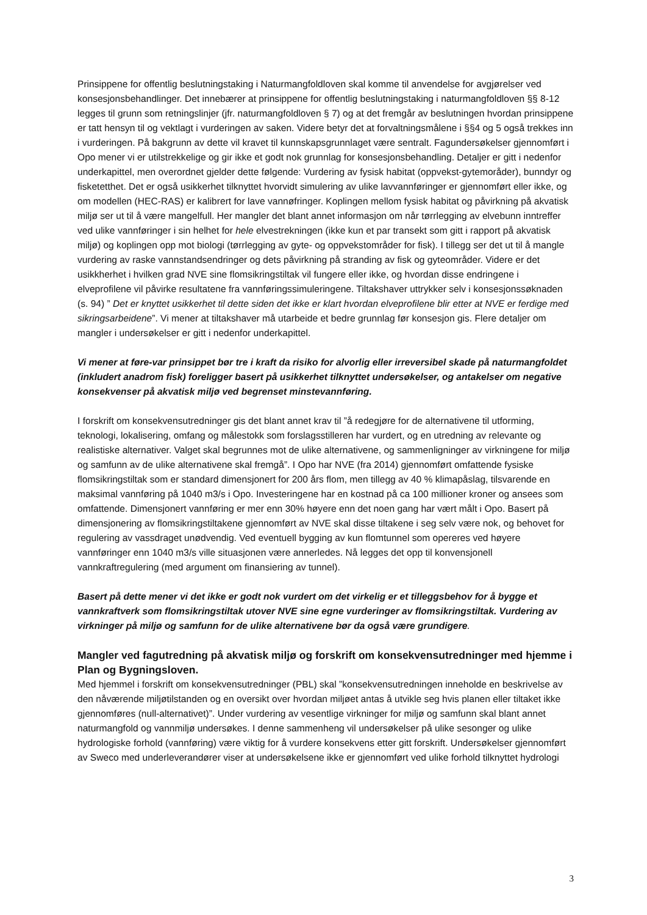Prinsippene for offentlig beslutningstaking i Naturmangfoldloven skal komme til anvendelse for avgjørelser ved konsesjonsbehandlinger. Det innebærer at prinsippene for offentlig beslutningstaking i naturmangfoldloven §§ 8-12 legges til grunn som retningslinjer (jfr. naturmangfoldloven § 7) og at det fremgår av beslutningen hvordan prinsippene er tatt hensyn til og vektlagt i vurderingen av saken. Videre betyr det at forvaltningsmålene i §§4 og 5 også trekkes inn i vurderingen. På bakgrunn av dette vil kravet til kunnskapsgrunnlaget være sentralt. Fagundersøkelser gjennomført i Opo mener vi er utilstrekkelige og gir ikke et godt nok grunnlag for konsesjonsbehandling. Detaljer er gitt i nedenfor underkapittel, men overordnet gjelder dette følgende: Vurdering av fysisk habitat (oppvekst-gytemoråder), bunndyr og fisketetthet. Det er også usikkerhet tilknyttet hvorvidt simulering av ulike lavvannføringer er gjennomført eller ikke, og om modellen (HEC-RAS) er kalibrert for lave vannøfringer. Koplingen mellom fysisk habitat og påvirkning på akvatisk miljø ser ut til å være mangelfull. Her mangler det blant annet informasjon om når tørrlegging av elvebunn inntreffer ved ulike vannføringer i sin helhet for hele elvestrekningen (ikke kun et par transekt som gitt i rapport på akvatisk miljø) og koplingen opp mot biologi (tørrlegging av gyte- og oppvekstområder for fisk). I tillegg ser det ut til å mangle vurdering av raske vannstandsendringer og dets påvirkning på stranding av fisk og gyteområder. Videre er det usikkherhet i hvilken grad NVE sine flomsikringstiltak vil fungere eller ikke, og hvordan disse endringene i elveprofilene vil påvirke resultatene fra vannføringssimuleringene. Tiltakshaver uttrykker selv i konsesjonssøknaden (s. 94) ” Det er knyttet usikkerhet til dette siden det ikke er klart hvordan elveprofilene blir etter at NVE er ferdige med sikringsarbeidene”. Vi mener at tiltakshaver må utarbeide et bedre grunnlag før konsesjon gis. Flere detaljer om mangler i undersøkelser er gitt i nedenfor underkapittel.
Vi mener at føre-var prinsippet bør tre i kraft da risiko for alvorlig eller irreversibel skade på naturmangfoldet (inkludert anadrom fisk) foreligger basert på usikkerhet tilknyttet undersøkelser, og antakelser om negative konsekvenser på akvatisk miljø ved begrenset minstevannføring.
I forskrift om konsekvensutredninger gis det blant annet krav til ”å redegjøre for de alternativene til utforming, teknologi, lokalisering, omfang og målestokk som forslagsstilleren har vurdert, og en utredning av relevante og realistiske alternativer. Valget skal begrunnes mot de ulike alternativene, og sammenligninger av virkningene for miljø og samfunn av de ulike alternativene skal fremgå”. I Opo har NVE (fra 2014) gjennomført omfattende fysiske flomsikringstiltak som er standard dimensjonert for 200 års flom, men tillegg av 40 % klimapåslag, tilsvarende en maksimal vannføring på 1040 m3/s i Opo. Investeringene har en kostnad på ca 100 millioner kroner og ansees som omfattende. Dimensjonert vannføring er mer enn 30% høyere enn det noen gang har vært målt i Opo. Basert på dimensjonering av flomsikringstiltakene gjennomført av NVE skal disse tiltakene i seg selv være nok, og behovet for regulering av vassdraget unødvendig. Ved eventuell bygging av kun flomtunnel som opereres ved høyere vannføringer enn 1040 m3/s ville situasjonen være annerledes. Nå legges det opp til konvensjonell vannkraftregulering (med argument om finansiering av tunnel).
Basert på dette mener vi det ikke er godt nok vurdert om det virkelig er et tilleggsbehov for å bygge et vannkraftverk som flomsikringstiltak utover NVE sine egne vurderinger av flomsikringstiltak. Vurdering av virkninger på miljø og samfunn for de ulike alternativene bør da også være grundigere.
Mangler ved fagutredning på akvatisk miljø og forskrift om konsekvensutredninger med hjemme i Plan og Bygningsloven.
Med hjemmel i forskrift om konsekvensutredninger (PBL) skal ”konsekvensutredningen inneholde en beskrivelse av den nåværende miljøtilstanden og en oversikt over hvordan miljøet antas å utvikle seg hvis planen eller tiltaket ikke gjennomføres (null-alternativet)”. Under vurdering av vesentlige virkninger for miljø og samfunn skal blant annet naturmangfold og vannmiljø undersøkes. I denne sammenheng vil undersøkelser på ulike sesonger og ulike hydrologiske forhold (vannføring) være viktig for å vurdere konsekvens etter gitt forskrift. Undersøkelser gjennomført av Sweco med underleverandører viser at undersøkelsene ikke er gjennomført ved ulike forhold tilknyttet hydrologi
3